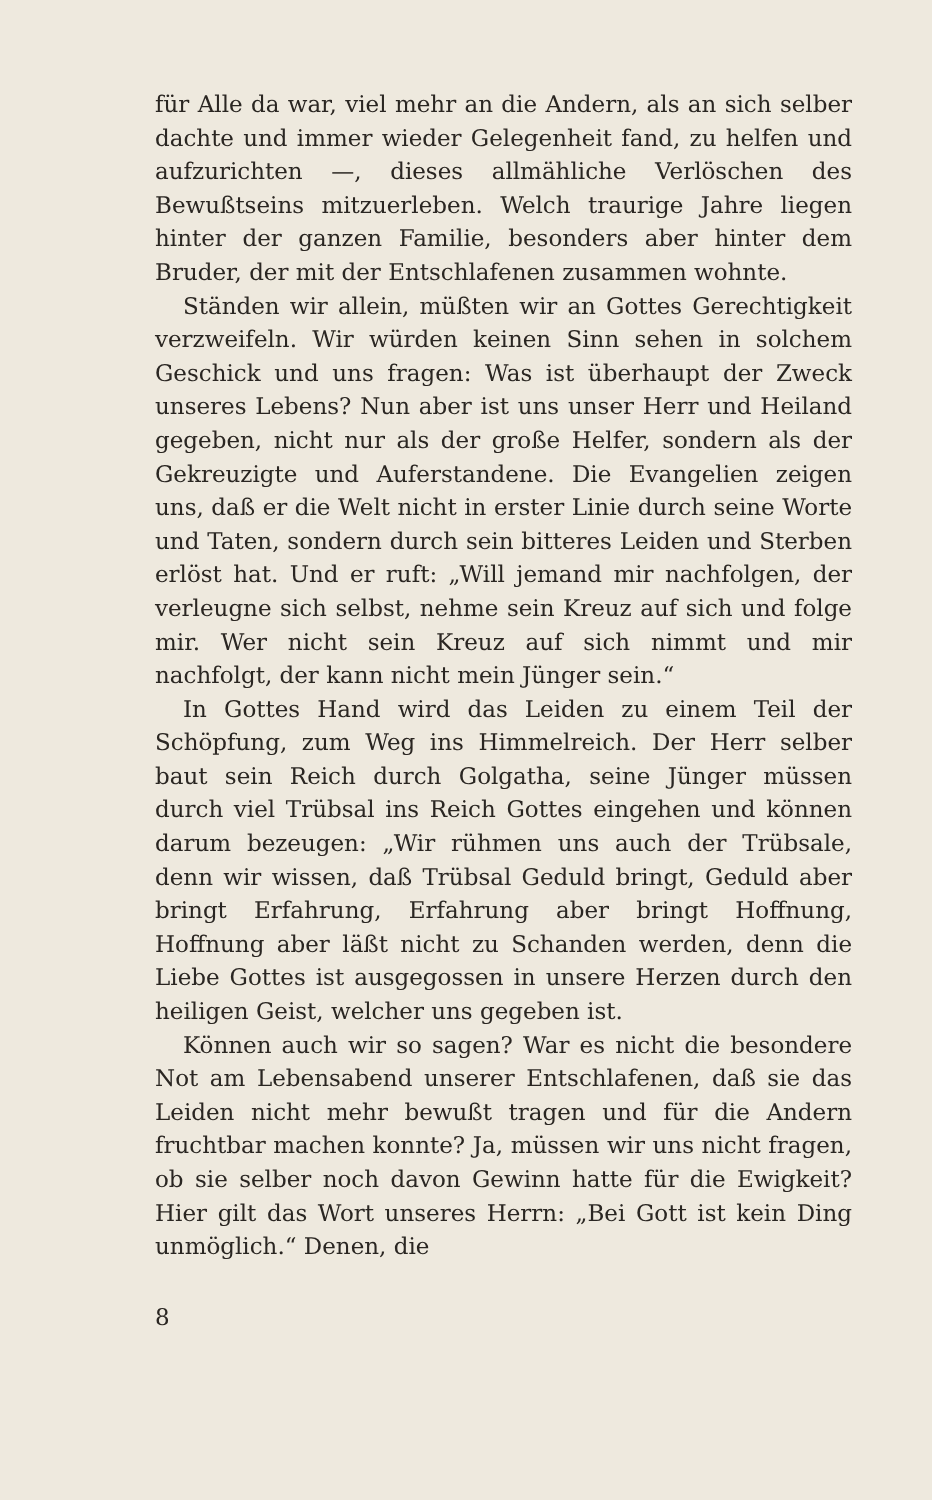für Alle da war, viel mehr an die Andern, als an sich selber dachte und immer wieder Gelegenheit fand, zu helfen und aufzurichten —, dieses allmähliche Verlöschen des Bewußtseins mitzuerleben. Welch traurige Jahre liegen hinter der ganzen Familie, besonders aber hinter dem Bruder, der mit der Entschlafenen zusammen wohnte.
Ständen wir allein, müßten wir an Gottes Gerechtigkeit verzweifeln. Wir würden keinen Sinn sehen in solchem Geschick und uns fragen: Was ist überhaupt der Zweck unseres Lebens? Nun aber ist uns unser Herr und Heiland gegeben, nicht nur als der große Helfer, sondern als der Gekreuzigte und Auferstandene. Die Evangelien zeigen uns, daß er die Welt nicht in erster Linie durch seine Worte und Taten, sondern durch sein bitteres Leiden und Sterben erlöst hat. Und er ruft: „Will jemand mir nachfolgen, der verleugne sich selbst, nehme sein Kreuz auf sich und folge mir. Wer nicht sein Kreuz auf sich nimmt und mir nachfolgt, der kann nicht mein Jünger sein.“
In Gottes Hand wird das Leiden zu einem Teil der Schöpfung, zum Weg ins Himmelreich. Der Herr selber baut sein Reich durch Golgatha, seine Jünger müssen durch viel Trübsal ins Reich Gottes eingehen und können darum bezeugen: „Wir rühmen uns auch der Trübsale, denn wir wissen, daß Trübsal Geduld bringt, Geduld aber bringt Erfahrung, Erfahrung aber bringt Hoffnung, Hoffnung aber läßt nicht zu Schanden werden, denn die Liebe Gottes ist ausgegossen in unsere Herzen durch den heiligen Geist, welcher uns gegeben ist.
Können auch wir so sagen? War es nicht die besondere Not am Lebensabend unserer Entschlafenen, daß sie das Leiden nicht mehr bewußt tragen und für die Andern fruchtbar machen konnte? Ja, müssen wir uns nicht fragen, ob sie selber noch davon Gewinn hatte für die Ewigkeit? Hier gilt das Wort unseres Herrn: „Bei Gott ist kein Ding unmöglich.“ Denen, die
8